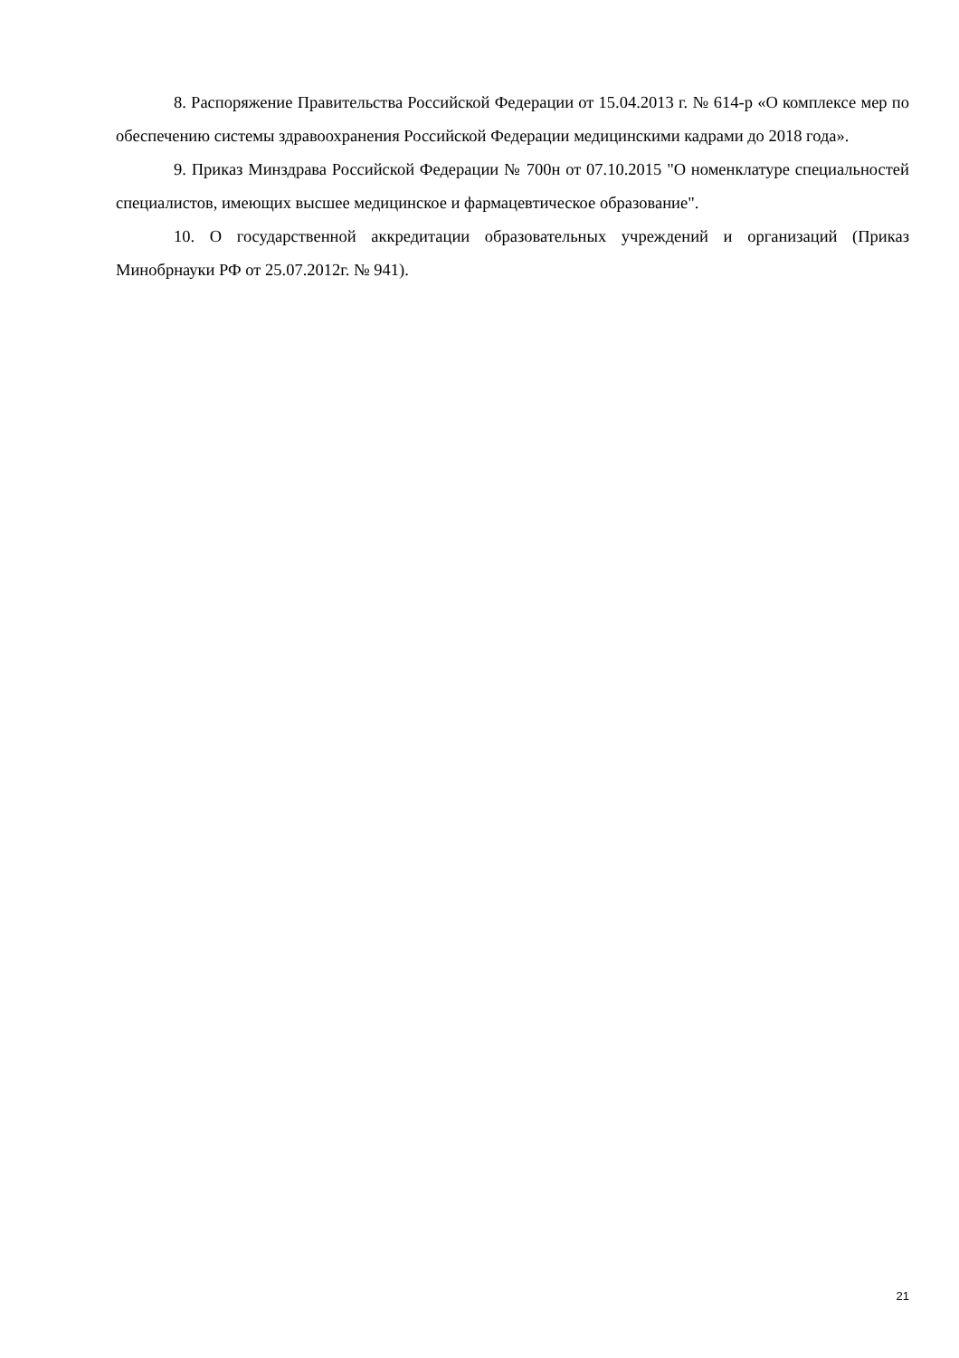8. Распоряжение Правительства Российской Федерации от 15.04.2013 г. № 614-р «О комплексе мер по обеспечению системы здравоохранения Российской Федерации медицинскими кадрами до 2018 года».
9. Приказ Минздрава Российской Федерации № 700н от 07.10.2015 "О номенклатуре специальностей специалистов, имеющих высшее медицинское и фармацевтическое образование".
10. О государственной аккредитации образовательных учреждений и организаций (Приказ Минобрнауки РФ от 25.07.2012г. № 941).
21